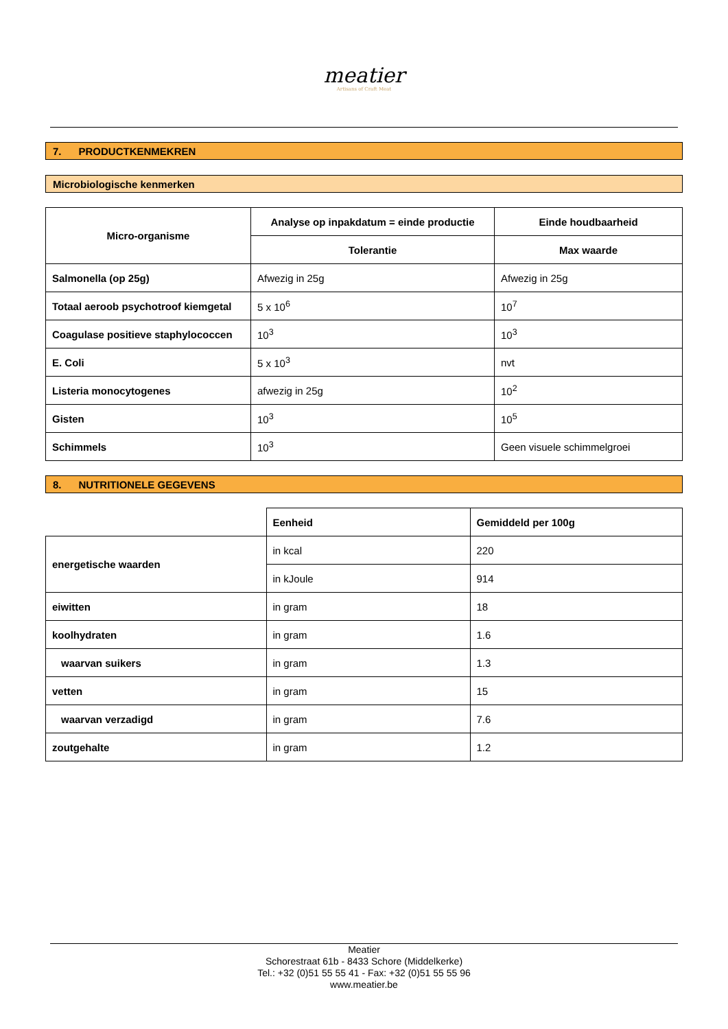meatier
Artisans of Craft Meat
7. PRODUCTKENMEKREN
Microbiologische kenmerken
| Micro-organisme | Analyse op inpakdatum = einde productie | Einde houdbaarheid |
| --- | --- | --- |
| | Tolerantie | Max waarde |
| Salmonella (op 25g) | Afwezig in 25g | Afwezig in 25g |
| Totaal aeroob psychotroof kiemgetal | 5 x 10<sup>6</sup> | 10<sup>7</sup> |
| Coagulase positieve staphylococcen | 10<sup>3</sup> | 10<sup>3</sup> |
| E. Coli | 5 x 10<sup>3</sup> | nvt |
| Listeria monocytogenes | afwezig in 25g | 10<sup>2</sup> |
| Gisten | 10<sup>3</sup> | 10<sup>5</sup> |
| Schimmels | 10<sup>3</sup> | Geen visuele schimmelgroei |
8. NUTRITIONELE GEGEVENS
| | Eenheid | Gemiddeld per 100g |
| energetische waarden | in kcal | 220 |
| | in kJoule | 914 |
| eiwitten | in gram | 18 |
| koolhydraten | in gram | 1.6 |
| waarvan suikers | in gram | 1.3 |
| vetten | in gram | 15 |
| waarvan verzadigd | in gram | 7.6 |
| zoutgehalte | in gram | 1.2 |
Meatier
Schorestraat 61b - 8433 Schore (Middelkerke)
Tel.: +32 (0)51 55 55 41 - Fax: +32 (0)51 55 55 96
www.meatier.be